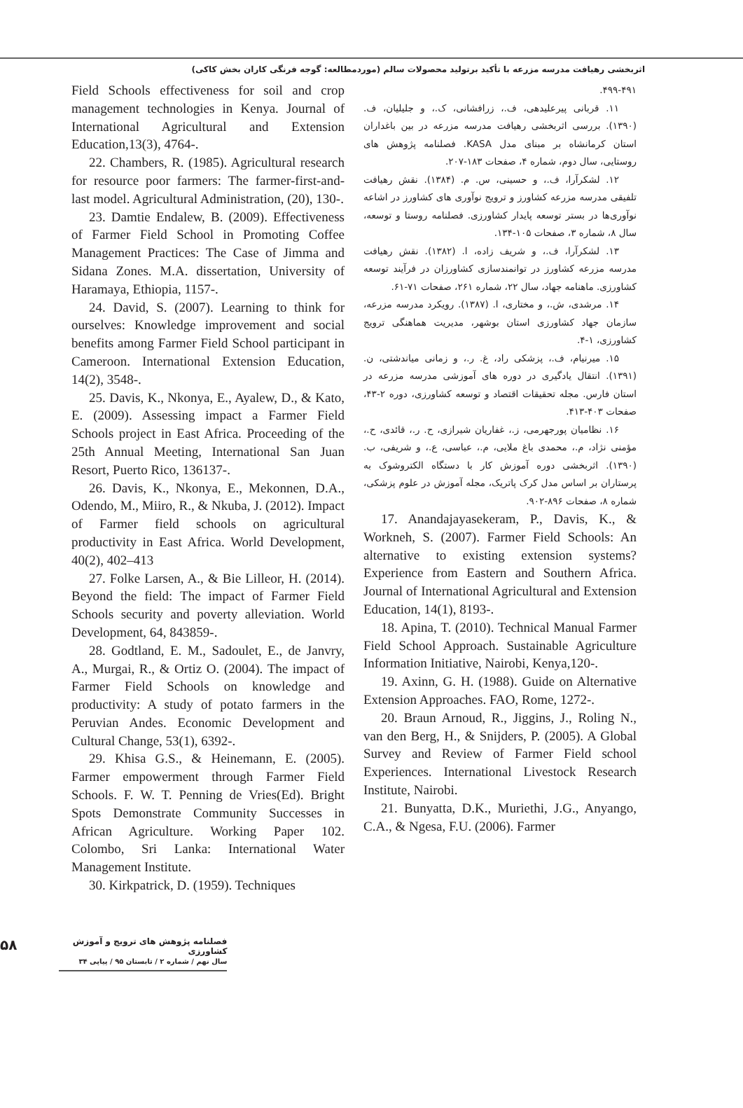اثربخشی رهیافت مدرسه مزرعه با تأکید برتولید محصولات سالم (موردمطالعه: گوجه فرنگی کاران بخش کاکی)
۴۹۹-۴۹۱.
۱۱. قربانی پیرعلیدهی، ف.، زرافشانی، ک.، و جلیلیان، ف. (۱۳۹۰). بررسی اثربخشی رهیافت مدرسه مزرعه در بین باغداران استان کرمانشاه بر مبنای مدل KASA. فصلنامه پژوهش های روستایی، سال دوم، شماره ۴، صفحات ۱۸۳-۲۰۷.
۱۲. لشکرآرا، ف.، و حسینی، س. م. (۱۳۸۴). نقش رهیافت تلفیقی مدرسه مزرعه کشاورز و ترویج نوآوری های کشاورز در اشاعه نوآوری‌ها در بستر توسعه پایدار کشاورزی. فصلنامه روستا و توسعه، سال ۸، شماره ۳، صفحات ۱۰۵-۱۳۴.
۱۳. لشکرآرا، ف.، و شریف زاده، ا. (۱۳۸۲). نقش رهیافت مدرسه مزرعه کشاورز در توانمندسازی کشاورزان در فرآیند توسعه کشاورزی. ماهنامه جهاد، سال ۲۲، شماره ۲۶۱، صفحات ۷۱-۶۱.
۱۴. مرشدی، ش.، و مختاری، ا. (۱۳۸۷). رویکرد مدرسه مزرعه، سازمان جهاد کشاورزی استان بوشهر، مدیریت هماهنگی ترویج کشاورزی، ۱-۴.
۱۵. میرنیام، ف.، پزشکی راد، غ. ر.، و زمانی میاندشتی، ن. (۱۳۹۱). انتقال یادگیری در دوره های آموزشی مدرسه مزرعه در استان فارس. مجله تحقیقات اقتصاد و توسعه کشاورزی، دوره ۲-۴۳، صفحات ۴۰۳-۴۱۳.
۱۶. نظامیان پورجهرمی، ز.، غفاریان شیرازی، ح. ر.، قائدی، ح.، مؤمنی نژاد، م.، محمدی باغ ملایی، م.، عباسی، ع.، و شریفی، ب. (۱۳۹۰). اثربخشی دوره آموزش کار با دستگاه الکتروشوک به پرستاران بر اساس مدل کرک پاتریک، مجله آموزش در علوم پزشکی، شماره ۸، صفحات ۸۹۶-۹۰۲.
17. Anandajayasekeram, P., Davis, K., & Workneh, S. (2007). Farmer Field Schools: An alternative to existing extension systems? Experience from Eastern and Southern Africa. Journal of International Agricultural and Extension Education, 14(1), 8193-.
18. Apina, T. (2010). Technical Manual Farmer Field School Approach. Sustainable Agriculture Information Initiative, Nairobi, Kenya,120-.
19. Axinn, G. H. (1988). Guide on Alternative Extension Approaches. FAO, Rome, 1272-.
20. Braun Arnoud, R., Jiggins, J., Roling N., van den Berg, H., & Snijders, P. (2005). A Global Survey and Review of Farmer Field school Experiences. International Livestock Research Institute, Nairobi.
21. Bunyatta, D.K., Muriethi, J.G., Anyango, C.A., & Ngesa, F.U. (2006). Farmer
Field Schools effectiveness for soil and crop management technologies in Kenya. Journal of International Agricultural and Extension Education,13(3), 4764-.
22. Chambers, R. (1985). Agricultural research for resource poor farmers: The farmer-first-and-last model. Agricultural Administration, (20), 130-.
23. Damtie Endalew, B. (2009). Effectiveness of Farmer Field School in Promoting Coffee Management Practices: The Case of Jimma and Sidana Zones. M.A. dissertation, University of Haramaya, Ethiopia, 1157-.
24. David, S. (2007). Learning to think for ourselves: Knowledge improvement and social benefits among Farmer Field School participant in Cameroon. International Extension Education, 14(2), 3548-.
25. Davis, K., Nkonya, E., Ayalew, D., & Kato, E. (2009). Assessing impact a Farmer Field Schools project in East Africa. Proceeding of the 25th Annual Meeting, International San Juan Resort, Puerto Rico, 136137-.
26. Davis, K., Nkonya, E., Mekonnen, D.A., Odendo, M., Miiro, R., & Nkuba, J. (2012). Impact of Farmer field schools on agricultural productivity in East Africa. World Development, 40(2), 402–413
27. Folke Larsen, A., & Bie Lilleor, H. (2014). Beyond the field: The impact of Farmer Field Schools security and poverty alleviation. World Development, 64, 843859-.
28. Godtland, E. M., Sadoulet, E., de Janvry, A., Murgai, R., & Ortiz O. (2004). The impact of Farmer Field Schools on knowledge and productivity: A study of potato farmers in the Peruvian Andes. Economic Development and Cultural Change, 53(1), 6392-.
29. Khisa G.S., & Heinemann, E. (2005). Farmer empowerment through Farmer Field Schools. F. W. T. Penning de Vries(Ed). Bright Spots Demonstrate Community Successes in African Agriculture. Working Paper 102. Colombo, Sri Lanka: International Water Management Institute.
30. Kirkpatrick, D. (1959). Techniques
۵۸
فصلنامه پژوهش های ترویج و آموزش کشاورزی
سال نهم / شماره ۲ / تابستان ۹۵ / پیاپی ۳۴